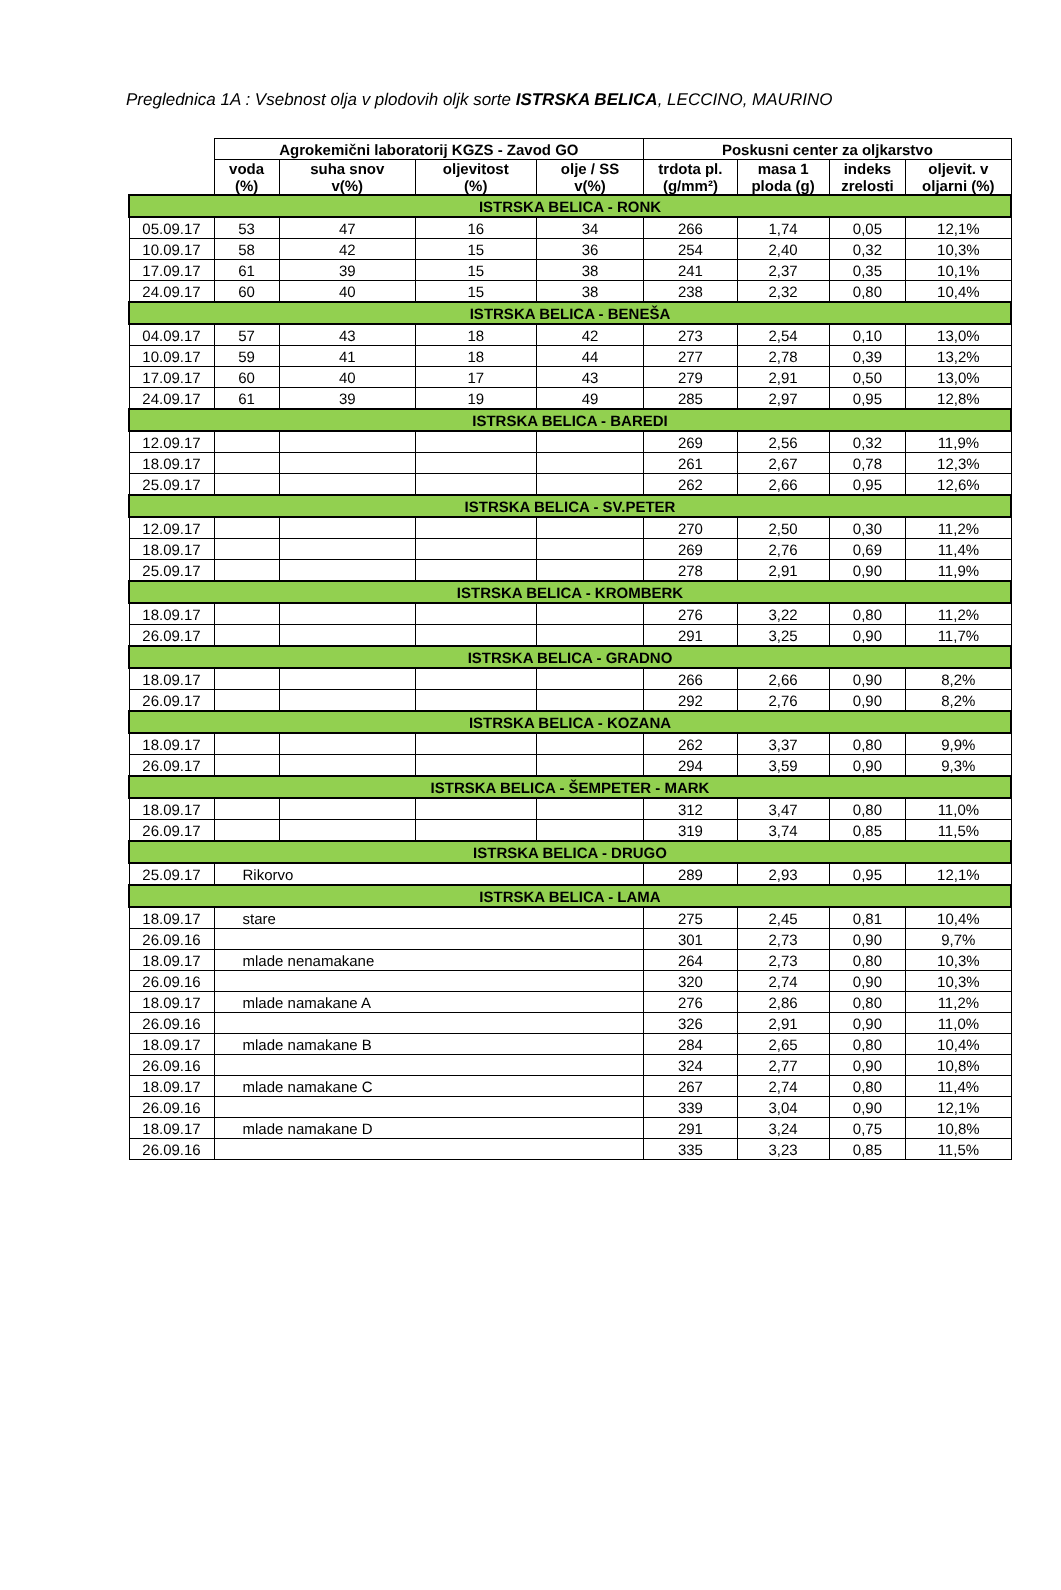Preglednica 1A : Vsebnost olja v plodovih oljk sorte ISTRSKA BELICA, LECCINO, MAURINO
| | Agrokemični laboratorij KGZS - Zavod GO | | | | Poskusni center za oljkarstvo | | | |
| --- | --- | --- | --- | --- | --- | --- | --- | --- |
| | voda (%) | suha snov v(%) | oljevitost (%) | olje / SS v(%) | trdota pl. (g/mm²) | masa 1 ploda (g) | indeks zrelosti | oljevit. v oljarni (%) |
| ISTRSKA BELICA - RONK | | | | | | | | |
| 05.09.17 | 53 | 47 | 16 | 34 | 266 | 1,74 | 0,05 | 12,1% |
| 10.09.17 | 58 | 42 | 15 | 36 | 254 | 2,40 | 0,32 | 10,3% |
| 17.09.17 | 61 | 39 | 15 | 38 | 241 | 2,37 | 0,35 | 10,1% |
| 24.09.17 | 60 | 40 | 15 | 38 | 238 | 2,32 | 0,80 | 10,4% |
| ISTRSKA BELICA - BENEŠA | | | | | | | | |
| 04.09.17 | 57 | 43 | 18 | 42 | 273 | 2,54 | 0,10 | 13,0% |
| 10.09.17 | 59 | 41 | 18 | 44 | 277 | 2,78 | 0,39 | 13,2% |
| 17.09.17 | 60 | 40 | 17 | 43 | 279 | 2,91 | 0,50 | 13,0% |
| 24.09.17 | 61 | 39 | 19 | 49 | 285 | 2,97 | 0,95 | 12,8% |
| ISTRSKA BELICA - BAREDI | | | | | | | | |
| 12.09.17 | | | | | 269 | 2,56 | 0,32 | 11,9% |
| 18.09.17 | | | | | 261 | 2,67 | 0,78 | 12,3% |
| 25.09.17 | | | | | 262 | 2,66 | 0,95 | 12,6% |
| ISTRSKA BELICA - SV.PETER | | | | | | | | |
| 12.09.17 | | | | | 270 | 2,50 | 0,30 | 11,2% |
| 18.09.17 | | | | | 269 | 2,76 | 0,69 | 11,4% |
| 25.09.17 | | | | | 278 | 2,91 | 0,90 | 11,9% |
| ISTRSKA BELICA - KROMBERK | | | | | | | | |
| 18.09.17 | | | | | 276 | 3,22 | 0,80 | 11,2% |
| 26.09.17 | | | | | 291 | 3,25 | 0,90 | 11,7% |
| ISTRSKA BELICA - GRADNO | | | | | | | | |
| 18.09.17 | | | | | 266 | 2,66 | 0,90 | 8,2% |
| 26.09.17 | | | | | 292 | 2,76 | 0,90 | 8,2% |
| ISTRSKA BELICA - KOZANA | | | | | | | | |
| 18.09.17 | | | | | 262 | 3,37 | 0,80 | 9,9% |
| 26.09.17 | | | | | 294 | 3,59 | 0,90 | 9,3% |
| ISTRSKA BELICA - ŠEMPETER - MARK | | | | | | | | |
| 18.09.17 | | | | | 312 | 3,47 | 0,80 | 11,0% |
| 26.09.17 | | | | | 319 | 3,74 | 0,85 | 11,5% |
| ISTRSKA BELICA - DRUGO | | | | | | | | |
| 25.09.17 | Rikorvo | | | | 289 | 2,93 | 0,95 | 12,1% |
| ISTRSKA BELICA - LAMA | | | | | | | | |
| 18.09.17 | stare | | | | 275 | 2,45 | 0,81 | 10,4% |
| 26.09.16 | | | | | 301 | 2,73 | 0,90 | 9,7% |
| 18.09.17 | mlade nenamakane | | | | 264 | 2,73 | 0,80 | 10,3% |
| 26.09.16 | | | | | 320 | 2,74 | 0,90 | 10,3% |
| 18.09.17 | mlade namakane A | | | | 276 | 2,86 | 0,80 | 11,2% |
| 26.09.16 | | | | | 326 | 2,91 | 0,90 | 11,0% |
| 18.09.17 | mlade namakane B | | | | 284 | 2,65 | 0,80 | 10,4% |
| 26.09.16 | | | | | 324 | 2,77 | 0,90 | 10,8% |
| 18.09.17 | mlade namakane C | | | | 267 | 2,74 | 0,80 | 11,4% |
| 26.09.16 | | | | | 339 | 3,04 | 0,90 | 12,1% |
| 18.09.17 | mlade namakane D | | | | 291 | 3,24 | 0,75 | 10,8% |
| 26.09.16 | | | | | 335 | 3,23 | 0,85 | 11,5% |